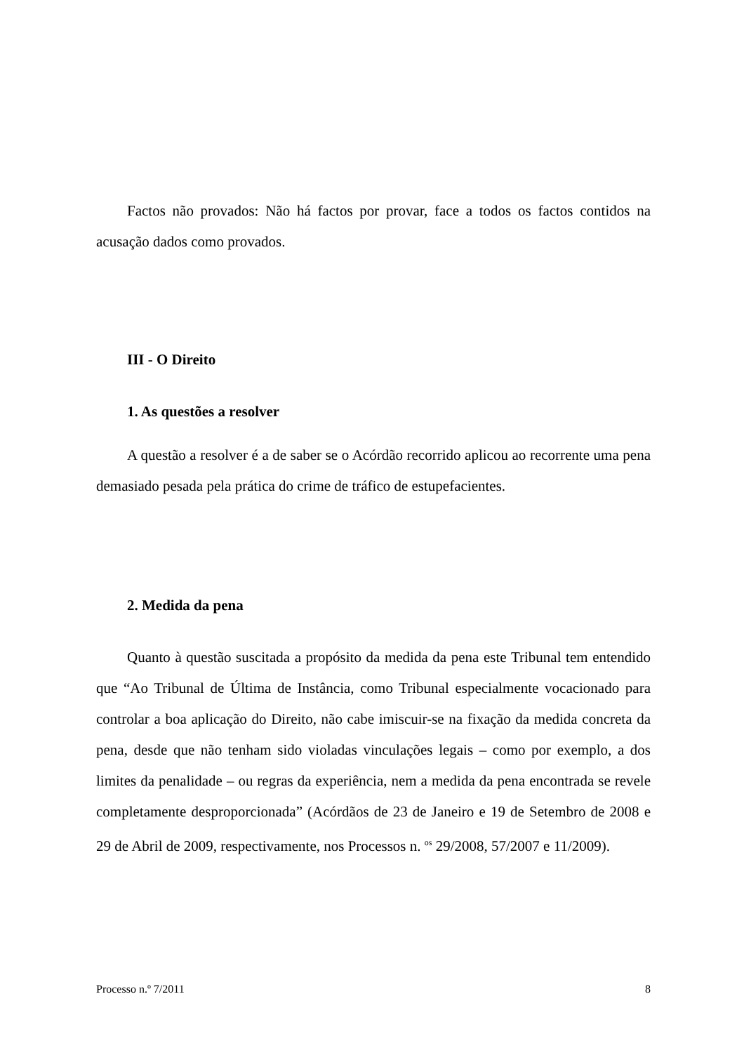Factos não provados: Não há factos por provar, face a todos os factos contidos na acusação dados como provados.
III - O Direito
1. As questões a resolver
A questão a resolver é a de saber se o Acórdão recorrido aplicou ao recorrente uma pena demasiado pesada pela prática do crime de tráfico de estupefacientes.
2. Medida da pena
Quanto à questão suscitada a propósito da medida da pena este Tribunal tem entendido que “Ao Tribunal de Última de Instância, como Tribunal especialmente vocacionado para controlar a boa aplicação do Direito, não cabe imiscuir-se na fixação da medida concreta da pena, desde que não tenham sido violadas vinculações legais – como por exemplo, a dos limites da penalidade – ou regras da experiência, nem a medida da pena encontrada se revele completamente desproporcionada” (Acórdãos de 23 de Janeiro e 19 de Setembro de 2008 e 29 de Abril de 2009, respectivamente, nos Processos n. <sup>os</sup> 29/2008, 57/2007 e 11/2009).
Processo n.º 7/2011 8